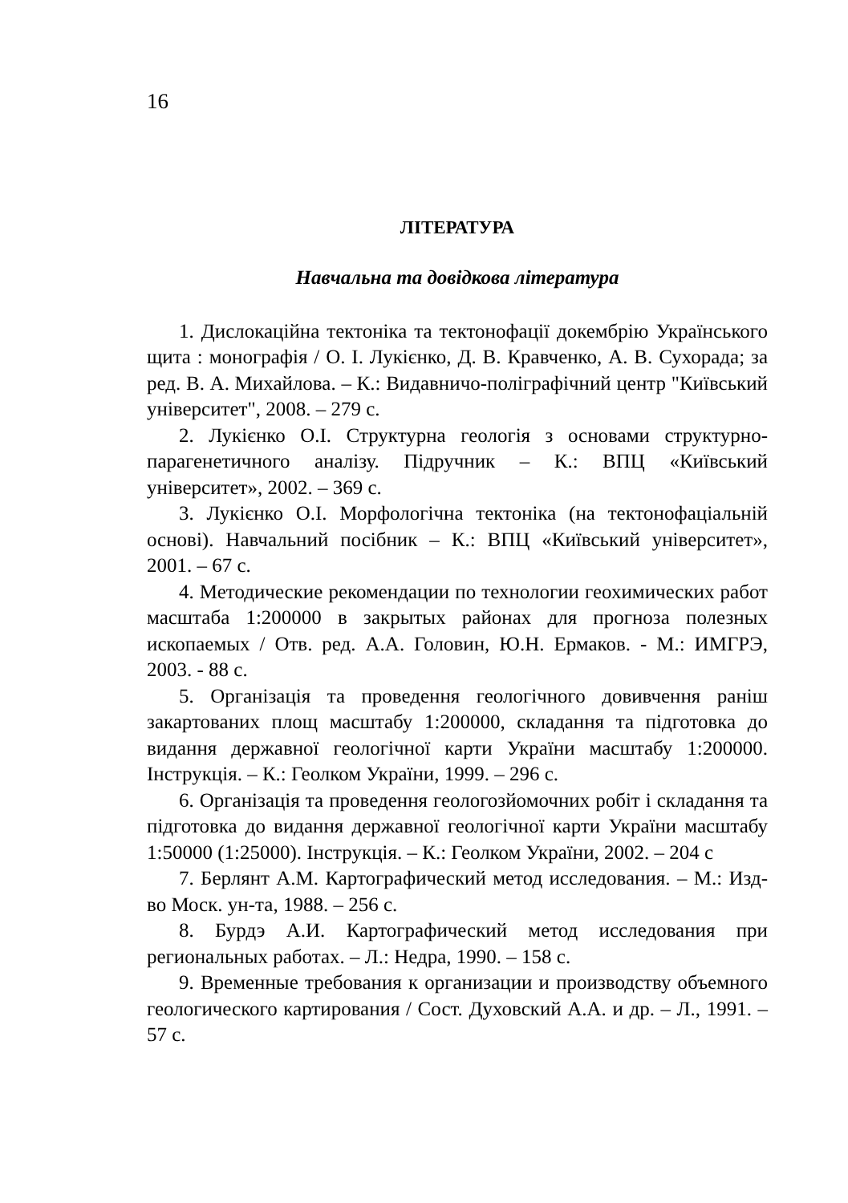16
ЛІТЕРАТУРА
Навчальна та довідкова література
1. Дислокаційна тектоніка та тектонофації докембрію Українського щита : монографія / О. І. Лукієнко, Д. В. Кравченко, А. В. Сухорада; за ред. В. А. Михайлова. – К.: Видавничо-поліграфічний центр "Київський університет", 2008. – 279 с.
2. Лукієнко О.І. Структурна геологія з основами структурно-парагенетичного аналізу. Підручник – К.: ВПЦ «Київський університет», 2002. – 369 с.
3. Лукієнко О.І. Морфологічна тектоніка (на тектонофаціальній основі). Навчальний посібник – К.: ВПЦ «Київський університет», 2001. – 67 с.
4. Методические рекомендации по технологии геохимических работ масштаба 1:200000 в закрытых районах для прогноза полезных ископаемых / Отв. ред. А.А. Головин, Ю.Н. Ермаков. - М.: ИМГРЭ, 2003. - 88 с.
5. Організація та проведення геологічного довивчення раніш закартованих площ масштабу 1:200000, складання та підготовка до видання державної геологічної карти України масштабу 1:200000. Інструкція. – К.: Геолком України, 1999. – 296 с.
6. Організація та проведення геологозйомочних робіт і складання та підготовка до видання державної геологічної карти України масштабу 1:50000 (1:25000). Інструкція. – К.: Геолком України, 2002. – 204 с
7. Берлянт А.М. Картографический метод исследования. – М.: Изд-во Моск. ун-та, 1988. – 256 с.
8. Бурдэ А.И. Картографический метод исследования при региональных работах. – Л.: Недра, 1990. – 158 с.
9. Временные требования к организации и производству объемного геологического картирования / Сост. Духовский А.А. и др. – Л., 1991. – 57 с.